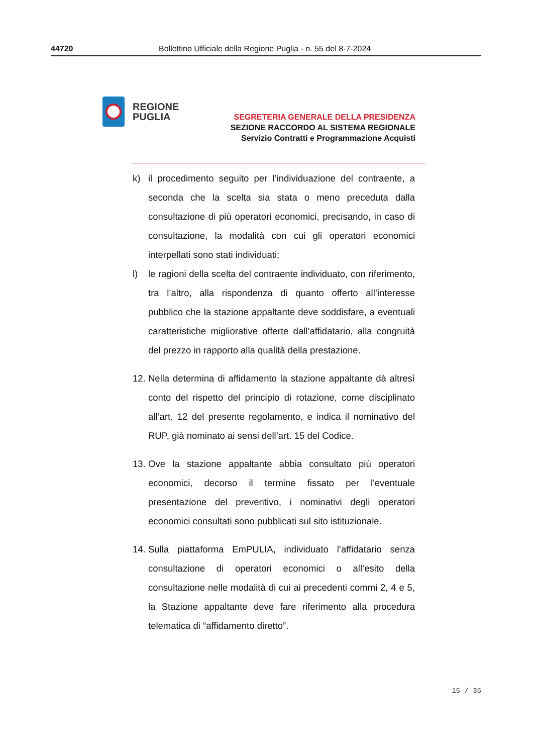44720 Bollettino Ufficiale della Regione Puglia - n. 55 del 8-7-2024
REGIONE
PUGLIA
SEGRETERIA GENERALE DELLA PRESIDENZA
SEZIONE RACCORDO AL SISTEMA REGIONALE
Servizio Contratti e Programmazione Acquisti
k) il procedimento seguito per l’individuazione del contraente, a seconda che la scelta sia stata o meno preceduta dalla consultazione di più operatori economici, precisando, in caso di consultazione, la modalità con cui gli operatori economici interpellati sono stati individuati;
l) le ragioni della scelta del contraente individuato, con riferimento, tra l’altro, alla rispondenza di quanto offerto all’interesse pubblico che la stazione appaltante deve soddisfare, a eventuali caratteristiche migliorative offerte dall’affidatario, alla congruità del prezzo in rapporto alla qualità della prestazione.
12.
Nella determina di affidamento la stazione appaltante dà altresì conto del rispetto del principio di rotazione, come disciplinato all’art. 12 del presente regolamento, e indica il nominativo del RUP, già nominato ai sensi dell’art. 15 del Codice.
13.
Ove la stazione appaltante abbia consultato più operatori economici, decorso il termine fissato per l'eventuale presentazione del preventivo, i nominativi degli operatori economici consultati sono pubblicati sul sito istituzionale.
14.
Sulla piattaforma EmPULIA, individuato l’affidatario senza consultazione di operatori economici o all’esito della consultazione nelle modalità di cui ai precedenti commi 2, 4 e 5, la Stazione appaltante deve fare riferimento alla procedura telematica di “affidamento diretto”.
15 / 35